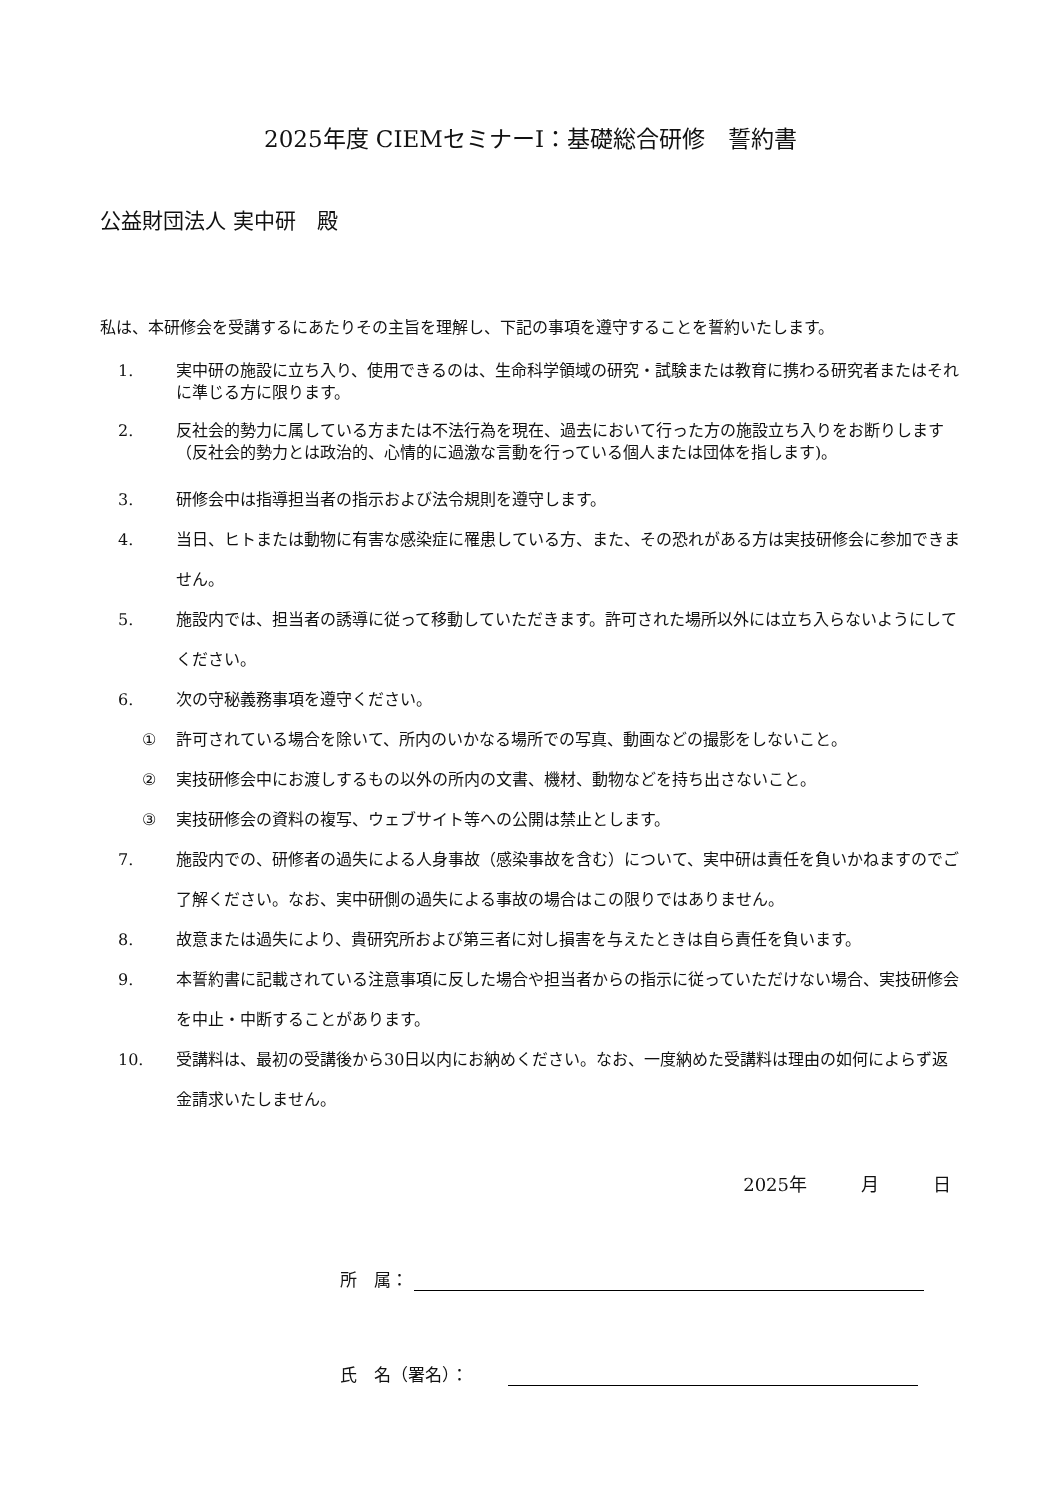2025年度 CIEMセミナーⅠ：基礎総合研修　誓約書
公益財団法人 実中研　殿
私は、本研修会を受講するにあたりその主旨を理解し、下記の事項を遵守することを誓約いたします。
1. 実中研の施設に立ち入り、使用できるのは、生命科学領域の研究・試験または教育に携わる研究者またはそれに準じる方に限ります。
2. 反社会的勢力に属している方または不法行為を現在、過去において行った方の施設立ち入りをお断りします（反社会的勢力とは政治的、心情的に過激な言動を行っている個人または団体を指します)。
3. 研修会中は指導担当者の指示および法令規則を遵守します。
4. 当日、ヒトまたは動物に有害な感染症に罹患している方、また、その恐れがある方は実技研修会に参加できません。
5. 施設内では、担当者の誘導に従って移動していただきます。許可された場所以外には立ち入らないようにしてください。
6. 次の守秘義務事項を遵守ください。
① 許可されている場合を除いて、所内のいかなる場所での写真、動画などの撮影をしないこと。
② 実技研修会中にお渡しするもの以外の所内の文書、機材、動物などを持ち出さないこと。
③ 実技研修会の資料の複写、ウェブサイト等への公開は禁止とします。
7. 施設内での、研修者の過失による人身事故（感染事故を含む）について、実中研は責任を負いかねますのでご了解ください。なお、実中研側の過失による事故の場合はこの限りではありません。
8. 故意または過失により、貴研究所および第三者に対し損害を与えたときは自ら責任を負います。
9. 本誓約書に記載されている注意事項に反した場合や担当者からの指示に従っていただけない場合、実技研修会を中止・中断することがあります。
10. 受講料は、最初の受講後から30日以内にお納めください。なお、一度納めた受講料は理由の如何によらず返金請求いたしません。
2025年　　　月　　　日
所　属：
氏　名（署名）：